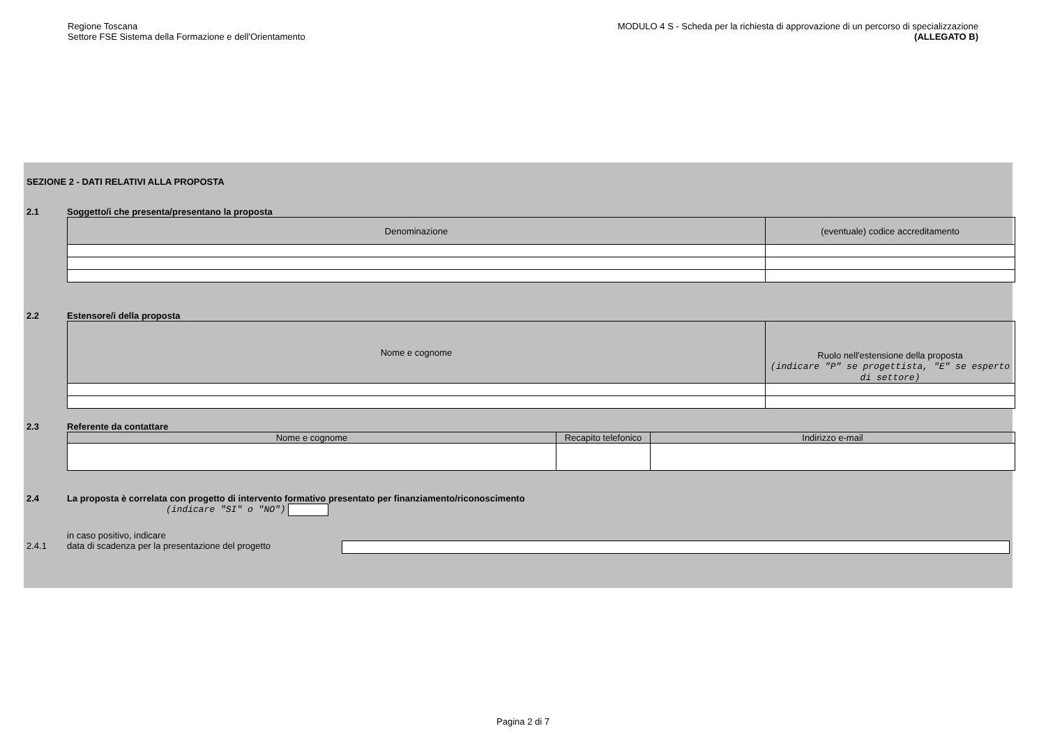Regione Toscana
Settore FSE Sistema della Formazione e dell'Orientamento
MODULO 4 S - Scheda per la richiesta di approvazione di un percorso di specializzazione
(ALLEGATO B)
SEZIONE 2 - DATI RELATIVI ALLA PROPOSTA
2.1 Soggetto/i che presenta/presentano la proposta
| Denominazione | (eventuale) codice accreditamento |
2.2 Estensore/i della proposta
| Nome e cognome | Ruolo nell'estensione della proposta (indicare "P" se progettista, "E" se esperto di settore) |
2.3 Referente da contattare
| Nome e cognome | Recapito telefonico | Indirizzo e-mail |
2.4 La proposta è correlata con progetto di intervento formativo presentato per finanziamento/riconoscimento
(indicare "SI" o "NO")
in caso positivo, indicare
2.4.1 data di scadenza per la presentazione del progetto
Pagina 2 di 7